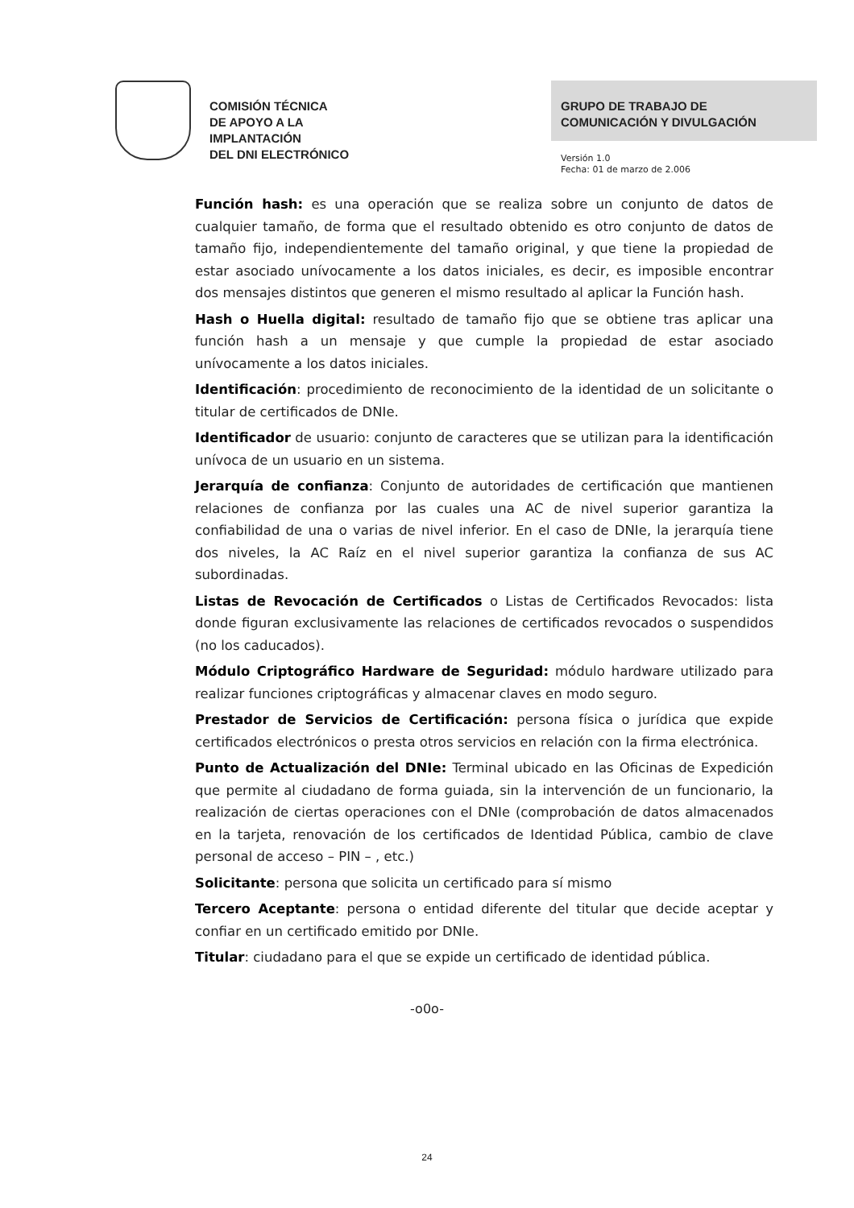COMISIÓN TÉCNICA
DE APOYO A LA
IMPLANTACIÓN
DEL DNI ELECTRÓNICO
GRUPO DE TRABAJO DE
COMUNICACIÓN Y DIVULGACIÓN
Versión 1.0
Fecha: 01 de marzo de 2.006
Función hash: es una operación que se realiza sobre un conjunto de datos de cualquier tamaño, de forma que el resultado obtenido es otro conjunto de datos de tamaño fijo, independientemente del tamaño original, y que tiene la propiedad de estar asociado unívocamente a los datos iniciales, es decir, es imposible encontrar dos mensajes distintos que generen el mismo resultado al aplicar la Función hash.
Hash o Huella digital: resultado de tamaño fijo que se obtiene tras aplicar una función hash a un mensaje y que cumple la propiedad de estar asociado unívocamente a los datos iniciales.
Identificación: procedimiento de reconocimiento de la identidad de un solicitante o titular de certificados de DNIe.
Identificador de usuario: conjunto de caracteres que se utilizan para la identificación unívoca de un usuario en un sistema.
Jerarquía de confianza: Conjunto de autoridades de certificación que mantienen relaciones de confianza por las cuales una AC de nivel superior garantiza la confiabilidad de una o varias de nivel inferior. En el caso de DNIe, la jerarquía tiene dos niveles, la AC Raíz en el nivel superior garantiza la confianza de sus AC subordinadas.
Listas de Revocación de Certificados o Listas de Certificados Revocados: lista donde figuran exclusivamente las relaciones de certificados revocados o suspendidos (no los caducados).
Módulo Criptográfico Hardware de Seguridad: módulo hardware utilizado para realizar funciones criptográficas y almacenar claves en modo seguro.
Prestador de Servicios de Certificación: persona física o jurídica que expide certificados electrónicos o presta otros servicios en relación con la firma electrónica.
Punto de Actualización del DNIe: Terminal ubicado en las Oficinas de Expedición que permite al ciudadano de forma guiada, sin la intervención de un funcionario, la realización de ciertas operaciones con el DNIe (comprobación de datos almacenados en la tarjeta, renovación de los certificados de Identidad Pública, cambio de clave personal de acceso – PIN – , etc.)
Solicitante: persona que solicita un certificado para sí mismo
Tercero Aceptante: persona o entidad diferente del titular que decide aceptar y confiar en un certificado emitido por DNIe.
Titular: ciudadano para el que se expide un certificado de identidad pública.
-o0o-
24